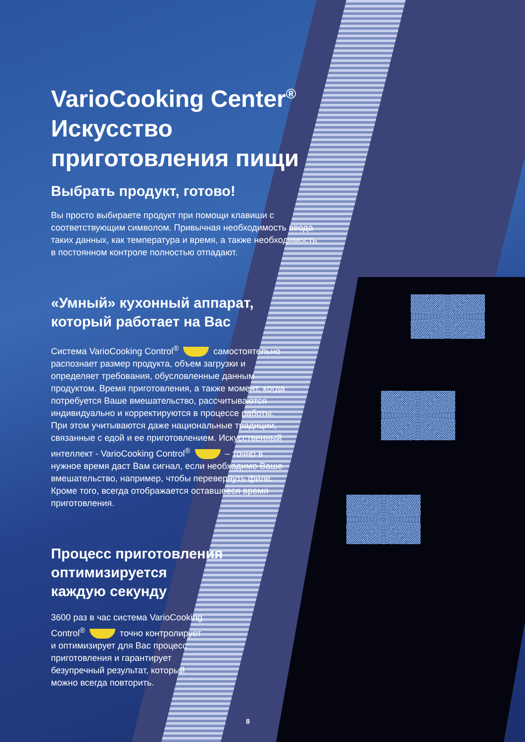VarioCooking Center<sup>®</sup>
Искусство
приготовления пищи
Выбрать продукт, готово!
Вы просто выбираете продукт при помощи клавиши с соответствующим символом. Привычная необходимость ввода таких данных, как температура и время, а также необходимость в постоянном контроле полностью отпадают.
«Умный» кухонный аппарат,
который работает на Вас
Система VarioCooking Control<sup>®</sup> самостоятельно распознает размер продукта, объем загрузки и определяет требования, обусловленные данным продуктом. Время приготовления, а также момент, когда потребуется Ваше вмешательство, рассчитываются индивидуально и корректируются в процессе работы. При этом учитываются даже национальные традиции, связанные с едой и ее приготовлением. Искусственный интеллект - VarioCooking Control<sup>®</sup> – точно в нужное время даст Вам сигнал, если необходимо Ваше вмешательство, например, чтобы перевернуть филе. Кроме того, всегда отображается оставшееся время приготовления.
Процесс приготовления
оптимизируется
каждую секунду
3600 раз в час система VarioCooking Control<sup>®</sup> точно контролирует и оптимизирует для Вас процесс приготовления и гарантирует безупречный результат, который можно всегда повторить.
8